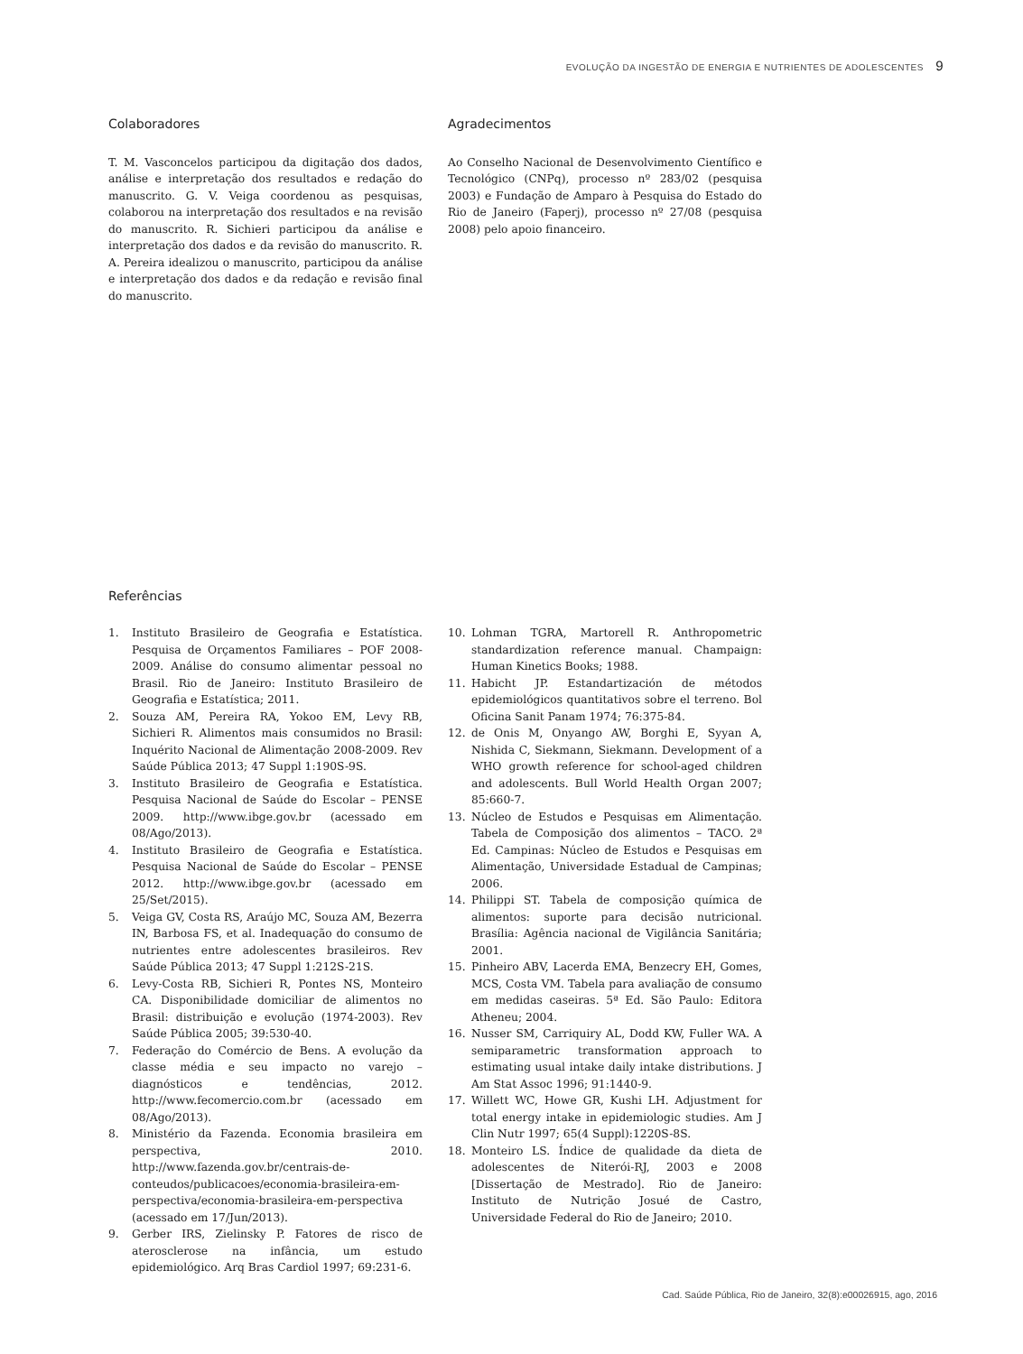EVOLUÇÃO DA INGESTÃO DE ENERGIA E NUTRIENTES DE ADOLESCENTES 9
Colaboradores
T. M. Vasconcelos participou da digitação dos dados, análise e interpretação dos resultados e redação do manuscrito. G. V. Veiga coordenou as pesquisas, colaborou na interpretação dos resultados e na revisão do manuscrito. R. Sichieri participou da análise e interpretação dos dados e da revisão do manuscrito. R. A. Pereira idealizou o manuscrito, participou da análise e interpretação dos dados e da redação e revisão final do manuscrito.
Agradecimentos
Ao Conselho Nacional de Desenvolvimento Científico e Tecnológico (CNPq), processo nº 283/02 (pesquisa 2003) e Fundação de Amparo à Pesquisa do Estado do Rio de Janeiro (Faperj), processo nº 27/08 (pesquisa 2008) pelo apoio financeiro.
Referências
1. Instituto Brasileiro de Geografia e Estatística. Pesquisa de Orçamentos Familiares – POF 2008-2009. Análise do consumo alimentar pessoal no Brasil. Rio de Janeiro: Instituto Brasileiro de Geografia e Estatística; 2011.
2. Souza AM, Pereira RA, Yokoo EM, Levy RB, Sichieri R. Alimentos mais consumidos no Brasil: Inquérito Nacional de Alimentação 2008-2009. Rev Saúde Pública 2013; 47 Suppl 1:190S-9S.
3. Instituto Brasileiro de Geografia e Estatística. Pesquisa Nacional de Saúde do Escolar – PENSE 2009. http://www.ibge.gov.br (acessado em 08/Ago/2013).
4. Instituto Brasileiro de Geografia e Estatística. Pesquisa Nacional de Saúde do Escolar – PENSE 2012. http://www.ibge.gov.br (acessado em 25/Set/2015).
5. Veiga GV, Costa RS, Araújo MC, Souza AM, Bezerra IN, Barbosa FS, et al. Inadequação do consumo de nutrientes entre adolescentes brasileiros. Rev Saúde Pública 2013; 47 Suppl 1:212S-21S.
6. Levy-Costa RB, Sichieri R, Pontes NS, Monteiro CA. Disponibilidade domiciliar de alimentos no Brasil: distribuição e evolução (1974-2003). Rev Saúde Pública 2005; 39:530-40.
7. Federação do Comércio de Bens. A evolução da classe média e seu impacto no varejo – diagnósticos e tendências, 2012. http://www.fecomercio.com.br (acessado em 08/Ago/2013).
8. Ministério da Fazenda. Economia brasileira em perspectiva, 2010. http://www.fazenda.gov.br/centrais-de-conteudos/publicacoes/economia-brasileira-em-perspectiva/economia-brasileira-em-perspectiva (acessado em 17/Jun/2013).
9. Gerber IRS, Zielinsky P. Fatores de risco de aterosclerose na infância, um estudo epidemiológico. Arq Bras Cardiol 1997; 69:231-6.
10. Lohman TGRA, Martorell R. Anthropometric standardization reference manual. Champaign: Human Kinetics Books; 1988.
11. Habicht JP. Estandartización de métodos epidemiológicos quantitativos sobre el terreno. Bol Oficina Sanit Panam 1974; 76:375-84.
12. de Onis M, Onyango AW, Borghi E, Syyan A, Nishida C, Siekmann, Siekmann. Development of a WHO growth reference for school-aged children and adolescents. Bull World Health Organ 2007; 85:660-7.
13. Núcleo de Estudos e Pesquisas em Alimentação. Tabela de Composição dos alimentos – TACO. 2ª Ed. Campinas: Núcleo de Estudos e Pesquisas em Alimentação, Universidade Estadual de Campinas; 2006.
14. Philippi ST. Tabela de composição química de alimentos: suporte para decisão nutricional. Brasília: Agência nacional de Vigilância Sanitária; 2001.
15. Pinheiro ABV, Lacerda EMA, Benzecry EH, Gomes, MCS, Costa VM. Tabela para avaliação de consumo em medidas caseiras. 5ª Ed. São Paulo: Editora Atheneu; 2004.
16. Nusser SM, Carriquiry AL, Dodd KW, Fuller WA. A semiparametric transformation approach to estimating usual intake daily intake distributions. J Am Stat Assoc 1996; 91:1440-9.
17. Willett WC, Howe GR, Kushi LH. Adjustment for total energy intake in epidemiologic studies. Am J Clin Nutr 1997; 65(4 Suppl):1220S-8S.
18. Monteiro LS. Índice de qualidade da dieta de adolescentes de Niterói-RJ, 2003 e 2008 [Dissertação de Mestrado]. Rio de Janeiro: Instituto de Nutrição Josué de Castro, Universidade Federal do Rio de Janeiro; 2010.
Cad. Saúde Pública, Rio de Janeiro, 32(8):e00026915, ago, 2016